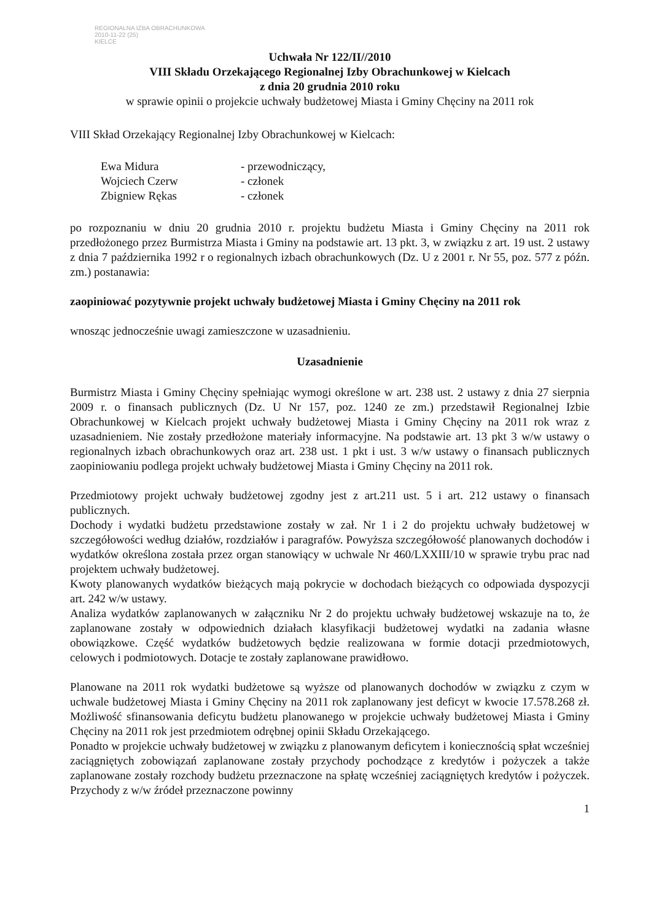REGIONALNA IZBA OBRACHUNKOWA
2010-11-22 (25)
KIELCE
Uchwała Nr 122/II//2010
VIII Składu Orzekającego Regionalnej Izby Obrachunkowej w Kielcach
z dnia 20 grudnia 2010 roku
w sprawie opinii o projekcie uchwały budżetowej Miasta i Gminy Chęciny na 2011 rok
VIII Skład Orzekający Regionalnej Izby Obrachunkowej w Kielcach:
Ewa Midura - przewodniczący,
Wojciech Czerw - członek
Zbigniew Rękas - członek
po rozpoznaniu w dniu 20 grudnia 2010 r. projektu budżetu Miasta i Gminy Chęciny na 2011 rok przedłożonego przez Burmistrza Miasta i Gminy na podstawie art. 13 pkt. 3, w związku z art. 19 ust. 2 ustawy z dnia 7 października 1992 r o regionalnych izbach obrachunkowych (Dz. U z 2001 r. Nr 55, poz. 577 z późn. zm.) postanawia:
zaopiniować pozytywnie projekt uchwały budżetowej Miasta i Gminy Chęciny na 2011 rok
wnosząc jednocześnie uwagi zamieszczone w uzasadnieniu.
Uzasadnienie
Burmistrz Miasta i Gminy Chęciny spełniając wymogi określone w art. 238 ust. 2 ustawy z dnia 27 sierpnia 2009 r. o finansach publicznych (Dz. U Nr 157, poz. 1240 ze zm.) przedstawił Regionalnej Izbie Obrachunkowej w Kielcach projekt uchwały budżetowej Miasta i Gminy Chęciny na 2011 rok wraz z uzasadnieniem. Nie zostały przedłożone materiały informacyjne. Na podstawie art. 13 pkt 3 w/w ustawy o regionalnych izbach obrachunkowych oraz art. 238 ust. 1 pkt i ust. 3 w/w ustawy o finansach publicznych zaopiniowaniu podlega projekt uchwały budżetowej Miasta i Gminy Chęciny na 2011 rok.
Przedmiotowy projekt uchwały budżetowej zgodny jest z art.211 ust. 5 i art. 212 ustawy o finansach publicznych.
Dochody i wydatki budżetu przedstawione zostały w zał. Nr 1 i 2 do projektu uchwały budżetowej w szczegółowości według działów, rozdziałów i paragrafów. Powyższa szczegółowość planowanych dochodów i wydatków określona została przez organ stanowiący w uchwale Nr 460/LXXIII/10 w sprawie trybu prac nad projektem uchwały budżetowej.
Kwoty planowanych wydatków bieżących mają pokrycie w dochodach bieżących co odpowiada dyspozycji art. 242 w/w ustawy.
Analiza wydatków zaplanowanych w załączniku Nr 2 do projektu uchwały budżetowej wskazuje na to, że zaplanowane zostały w odpowiednich działach klasyfikacji budżetowej wydatki na zadania własne obowiązkowe. Część wydatków budżetowych będzie realizowana w formie dotacji przedmiotowych, celowych i podmiotowych. Dotacje te zostały zaplanowane prawidłowo.
Planowane na 2011 rok wydatki budżetowe są wyższe od planowanych dochodów w związku z czym w uchwale budżetowej Miasta i Gminy Chęciny na 2011 rok zaplanowany jest deficyt w kwocie 17.578.268 zł. Możliwość sfinansowania deficytu budżetu planowanego w projekcie uchwały budżetowej Miasta i Gminy Chęciny na 2011 rok jest przedmiotem odrębnej opinii Składu Orzekającego.
Ponadto w projekcie uchwały budżetowej w związku z planowanym deficytem i koniecznością spłat wcześniej zaciągniętych zobowiązań zaplanowane zostały przychody pochodzące z kredytów i pożyczek a także zaplanowane zostały rozchody budżetu przeznaczone na spłatę wcześniej zaciągniętych kredytów i pożyczek. Przychody z w/w źródeł przeznaczone powinny
1